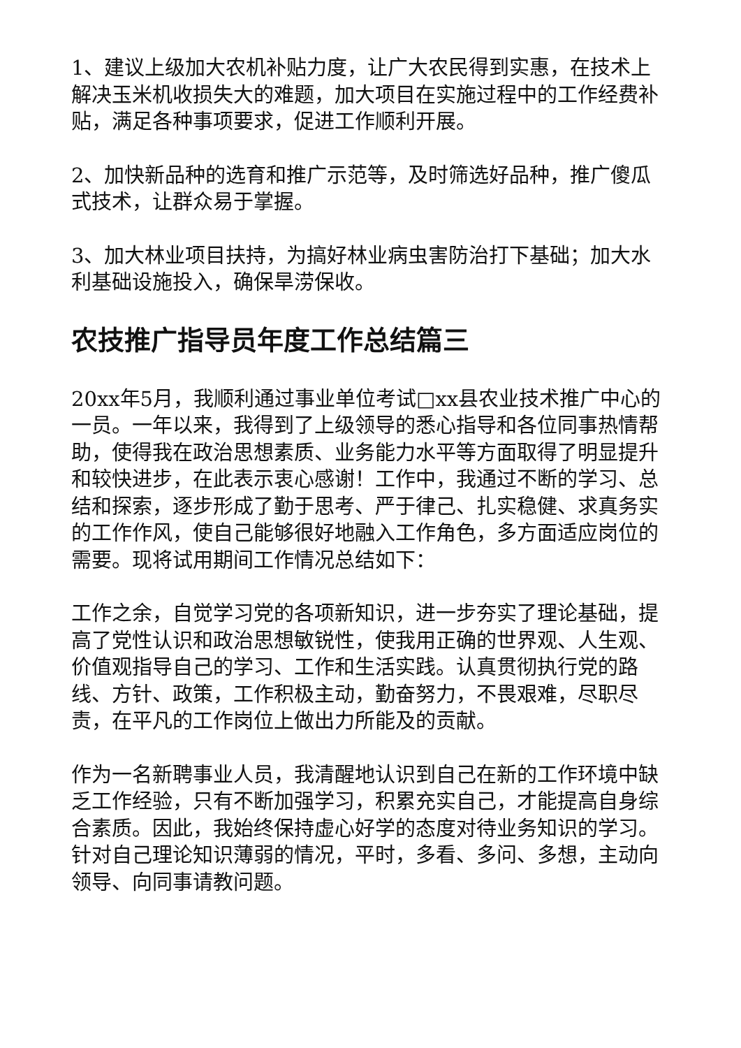1、建议上级加大农机补贴力度，让广大农民得到实惠，在技术上解决玉米机收损失大的难题，加大项目在实施过程中的工作经费补贴，满足各种事项要求，促进工作顺利开展。
2、加快新品种的选育和推广示范等，及时筛选好品种，推广傻瓜式技术，让群众易于掌握。
3、加大林业项目扶持，为搞好林业病虫害防治打下基础；加大水利基础设施投入，确保旱涝保收。
农技推广指导员年度工作总结篇三
20xx年5月，我顺利通过事业单位考试□xx县农业技术推广中心的一员。一年以来，我得到了上级领导的悉心指导和各位同事热情帮助，使得我在政治思想素质、业务能力水平等方面取得了明显提升和较快进步，在此表示衷心感谢！工作中，我通过不断的学习、总结和探索，逐步形成了勤于思考、严于律己、扎实稳健、求真务实的工作作风，使自己能够很好地融入工作角色，多方面适应岗位的需要。现将试用期间工作情况总结如下：
工作之余，自觉学习党的各项新知识，进一步夯实了理论基础，提高了党性认识和政治思想敏锐性，使我用正确的世界观、人生观、价值观指导自己的学习、工作和生活实践。认真贯彻执行党的路线、方针、政策，工作积极主动，勤奋努力，不畏艰难，尽职尽责，在平凡的工作岗位上做出力所能及的贡献。
作为一名新聘事业人员，我清醒地认识到自己在新的工作环境中缺乏工作经验，只有不断加强学习，积累充实自己，才能提高自身综合素质。因此，我始终保持虚心好学的态度对待业务知识的学习。针对自己理论知识薄弱的情况，平时，多看、多问、多想，主动向领导、向同事请教问题。